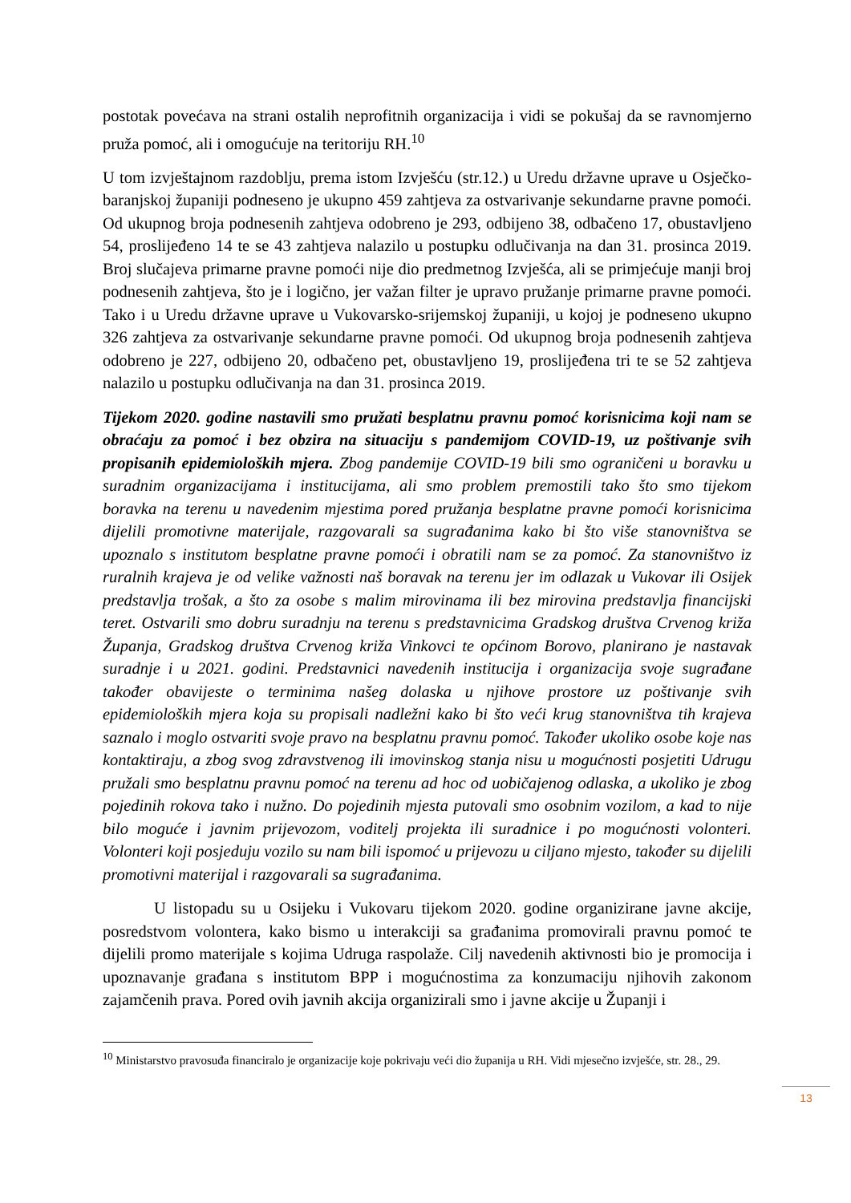postotak povećava na strani ostalih neprofitnih organizacija i vidi se pokušaj da se ravnomjerno pruža pomoć, ali i omogućuje na teritoriju RH.<sup>10</sup>
U tom izvještajnom razdoblju, prema istom Izvješću (str.12.) u Uredu državne uprave u Osječko-baranjskoj županiji podneseno je ukupno 459 zahtjeva za ostvarivanje sekundarne pravne pomoći. Od ukupnog broja podnesenih zahtjeva odobreno je 293, odbijeno 38, odbačeno 17, obustavljeno 54, proslijeđeno 14 te se 43 zahtjeva nalazilo u postupku odlučivanja na dan 31. prosinca 2019. Broj slučajeva primarne pravne pomoći nije dio predmetnog Izvješća, ali se primjećuje manji broj podnesenih zahtjeva, što je i logično, jer važan filter je upravo pružanje primarne pravne pomoći. Tako i u Uredu državne uprave u Vukovarsko-srijemskoj županiji, u kojoj je podneseno ukupno 326 zahtjeva za ostvarivanje sekundarne pravne pomoći. Od ukupnog broja podnesenih zahtjeva odobreno je 227, odbijeno 20, odbačeno pet, obustavljeno 19, proslijeđena tri te se 52 zahtjeva nalazilo u postupku odlučivanja na dan 31. prosinca 2019.
Tijekom 2020. godine nastavili smo pružati besplatnu pravnu pomoć korisnicima koji nam se obraćaju za pomoć i bez obzira na situaciju s pandemijom COVID-19, uz poštivanje svih propisanih epidemioloških mjera. Zbog pandemije COVID-19 bili smo ograničeni u boravku u suradnim organizacijama i institucijama, ali smo problem premostili tako što smo tijekom boravka na terenu u navedenim mjestima pored pružanja besplatne pravne pomoći korisnicima dijelili promotivne materijale, razgovarali sa sugrađanima kako bi što više stanovništva se upoznalo s institutom besplatne pravne pomoći i obratili nam se za pomoć. Za stanovništvo iz ruralnih krajeva je od velike važnosti naš boravak na terenu jer im odlazak u Vukovar ili Osijek predstavlja trošak, a što za osobe s malim mirovinama ili bez mirovina predstavlja financijski teret. Ostvarili smo dobru suradnju na terenu s predstavnicima Gradskog društva Crvenog križa Županja, Gradskog društva Crvenog križa Vinkovci te općinom Borovo, planirano je nastavak suradnje i u 2021. godini. Predstavnici navedenih institucija i organizacija svoje sugrađane također obavijeste o terminima našeg dolaska u njihove prostore uz poštivanje svih epidemioloških mjera koja su propisali nadležni kako bi što veći krug stanovništva tih krajeva saznalo i moglo ostvariti svoje pravo na besplatnu pravnu pomoć. Također ukoliko osobe koje nas kontaktiraju, a zbog svog zdravstvenog ili imovinskog stanja nisu u mogućnosti posjetiti Udrugu pružali smo besplatnu pravnu pomoć na terenu ad hoc od uobičajenog odlaska, a ukoliko je zbog pojedinih rokova tako i nužno. Do pojedinih mjesta putovali smo osobnim vozilom, a kad to nije bilo moguće i javnim prijevozom, voditelj projekta ili suradnice i po mogućnosti volonteri. Volonteri koji posjeduju vozilo su nam bili ispomoć u prijevozu u ciljano mjesto, također su dijelili promotivni materijal i razgovarali sa sugrađanima.
U listopadu su u Osijeku i Vukovaru tijekom 2020. godine organizirane javne akcije, posredstvom volontera, kako bismo u interakciji sa građanima promovirali pravnu pomoć te dijelili promo materijale s kojima Udruga raspolaže. Cilj navedenih aktivnosti bio je promocija i upoznavanje građana s institutom BPP i mogućnostima za konzumaciju njihovih zakonom zajamčenih prava. Pored ovih javnih akcija organizirali smo i javne akcije u Županji i
<sup>10</sup> Ministarstvo pravosuđa financiralo je organizacije koje pokrivaju veći dio županija u RH. Vidi mjesečno izvješće, str. 28., 29.
13